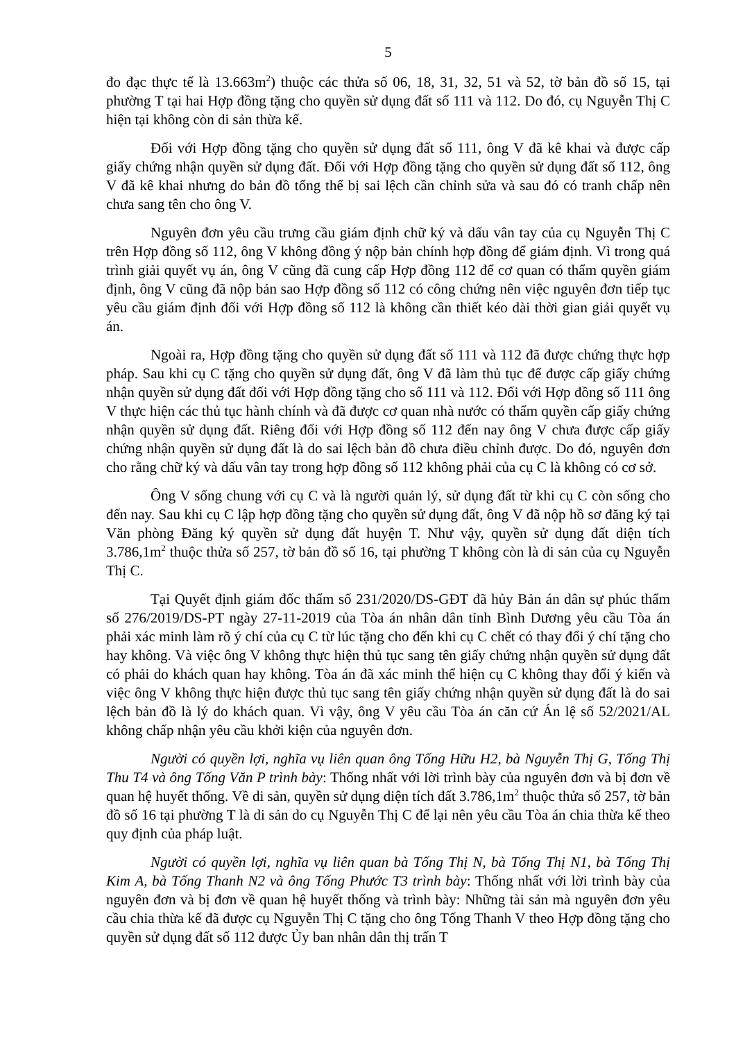5
đo đạc thực tế là 13.663m<sup>2</sup>) thuộc các thửa số 06, 18, 31, 32, 51 và 52, tờ bản đồ số 15, tại phường T tại hai Hợp đồng tặng cho quyền sử dụng đất số 111 và 112. Do đó, cụ Nguyễn Thị C hiện tại không còn di sản thừa kế.
Đối với Hợp đồng tặng cho quyền sử dụng đất số 111, ông V đã kê khai và được cấp giấy chứng nhận quyền sử dụng đất. Đối với Hợp đồng tặng cho quyền sử dụng đất số 112, ông V đã kê khai nhưng do bản đồ tổng thể bị sai lệch cần chỉnh sửa và sau đó có tranh chấp nên chưa sang tên cho ông V.
Nguyên đơn yêu cầu trưng cầu giám định chữ ký và dấu vân tay của cụ Nguyễn Thị C trên Hợp đồng số 112, ông V không đồng ý nộp bản chính hợp đồng để giám định. Vì trong quá trình giải quyết vụ án, ông V cũng đã cung cấp Hợp đồng 112 để cơ quan có thẩm quyền giám định, ông V cũng đã nộp bản sao Hợp đồng số 112 có công chứng nên việc nguyên đơn tiếp tục yêu cầu giám định đối với Hợp đồng số 112 là không cần thiết kéo dài thời gian giải quyết vụ án.
Ngoài ra, Hợp đồng tặng cho quyền sử dụng đất số 111 và 112 đã được chứng thực hợp pháp. Sau khi cụ C tặng cho quyền sử dụng đất, ông V đã làm thủ tục để được cấp giấy chứng nhận quyền sử dụng đất đối với Hợp đồng tặng cho số 111 và 112. Đối với Hợp đồng số 111 ông V thực hiện các thủ tục hành chính và đã được cơ quan nhà nước có thẩm quyền cấp giấy chứng nhận quyền sử dụng đất. Riêng đối với Hợp đồng số 112 đến nay ông V chưa được cấp giấy chứng nhận quyền sử dụng đất là do sai lệch bản đồ chưa điều chỉnh được. Do đó, nguyên đơn cho rằng chữ ký và dấu vân tay trong hợp đồng số 112 không phải của cụ C là không có cơ sở.
Ông V sống chung với cụ C và là người quản lý, sử dụng đất từ khi cụ C còn sống cho đến nay. Sau khi cụ C lập hợp đồng tặng cho quyền sử dụng đất, ông V đã nộp hồ sơ đăng ký tại Văn phòng Đăng ký quyền sử dụng đất huyện T. Như vậy, quyền sử dụng đất diện tích 3.786,1m<sup>2</sup> thuộc thửa số 257, tờ bản đồ số 16, tại phường T không còn là di sản của cụ Nguyễn Thị C.
Tại Quyết định giám đốc thẩm số 231/2020/DS-GĐT đã hủy Bản án dân sự phúc thẩm số 276/2019/DS-PT ngày 27-11-2019 của Tòa án nhân dân tỉnh Bình Dương yêu cầu Tòa án phải xác minh làm rõ ý chí của cụ C từ lúc tặng cho đến khi cụ C chết có thay đổi ý chí tặng cho hay không. Và việc ông V không thực hiện thủ tục sang tên giấy chứng nhận quyền sử dụng đất có phải do khách quan hay không. Tòa án đã xác minh thể hiện cụ C không thay đổi ý kiến và việc ông V không thực hiện được thủ tục sang tên giấy chứng nhận quyền sử dụng đất là do sai lệch bản đồ là lý do khách quan. Vì vậy, ông V yêu cầu Tòa án căn cứ Án lệ số 52/2021/AL không chấp nhận yêu cầu khởi kiện của nguyên đơn.
Người có quyền lợi, nghĩa vụ liên quan ông Tống Hữu H2, bà Nguyễn Thị G, Tống Thị Thu T4 và ông Tống Văn P trình bày: Thống nhất với lời trình bày của nguyên đơn và bị đơn về quan hệ huyết thống. Về di sản, quyền sử dụng diện tích đất 3.786,1m<sup>2</sup> thuộc thửa số 257, tờ bản đồ số 16 tại phường T là di sản do cụ Nguyễn Thị C để lại nên yêu cầu Tòa án chia thừa kế theo quy định của pháp luật.
Người có quyền lợi, nghĩa vụ liên quan bà Tống Thị N, bà Tống Thị N1, bà Tống Thị Kim A, bà Tống Thanh N2 và ông Tống Phước T3 trình bày: Thống nhất với lời trình bày của nguyên đơn và bị đơn về quan hệ huyết thống và trình bày: Những tài sản mà nguyên đơn yêu cầu chia thừa kế đã được cụ Nguyễn Thị C tặng cho ông Tống Thanh V theo Hợp đồng tặng cho quyền sử dụng đất số 112 được Ủy ban nhân dân thị trấn T